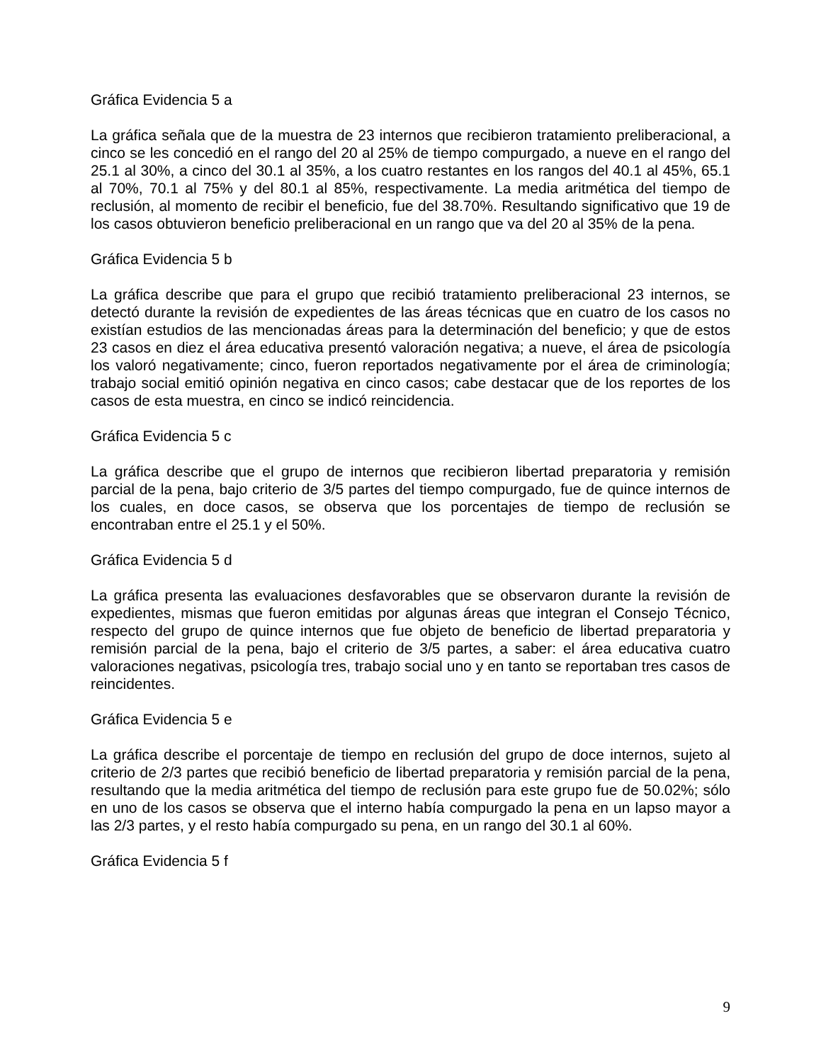Gráfica Evidencia 5 a
La gráfica señala que de la muestra de 23 internos que recibieron tratamiento preliberacional, a cinco se les concedió en el rango del 20 al 25% de tiempo compurgado, a nueve en el rango del 25.1 al 30%, a cinco del 30.1 al 35%, a los cuatro restantes en los rangos del 40.1 al 45%, 65.1 al 70%, 70.1 al 75% y del 80.1 al 85%, respectivamente. La media aritmética del tiempo de reclusión, al momento de recibir el beneficio, fue del 38.70%. Resultando significativo que 19 de los casos obtuvieron beneficio preliberacional en un rango que va del 20 al 35% de la pena.
Gráfica Evidencia 5 b
La gráfica describe que para el grupo que recibió tratamiento preliberacional 23 internos, se detectó durante la revisión de expedientes de las áreas técnicas que en cuatro de los casos no existían estudios de las mencionadas áreas para la determinación del beneficio; y que de estos 23 casos en diez el área educativa presentó valoración negativa; a nueve, el área de psicología los valoró negativamente; cinco, fueron reportados negativamente por el área de criminología; trabajo social emitió opinión negativa en cinco casos; cabe destacar que de los reportes de los casos de esta muestra, en cinco se indicó reincidencia.
Gráfica Evidencia 5 c
La gráfica describe que el grupo de internos que recibieron libertad preparatoria y remisión parcial de la pena, bajo criterio de 3/5 partes del tiempo compurgado, fue de quince internos de los cuales, en doce casos, se observa que los porcentajes de tiempo de reclusión se encontraban entre el 25.1 y el 50%.
Gráfica Evidencia 5 d
La gráfica presenta las evaluaciones desfavorables que se observaron durante la revisión de expedientes, mismas que fueron emitidas por algunas áreas que integran el Consejo Técnico, respecto del grupo de quince internos que fue objeto de beneficio de libertad preparatoria y remisión parcial de la pena, bajo el criterio de 3/5 partes, a saber: el área educativa cuatro valoraciones negativas, psicología tres, trabajo social uno y en tanto se reportaban tres casos de reincidentes.
Gráfica Evidencia 5 e
La gráfica describe el porcentaje de tiempo en reclusión del grupo de doce internos, sujeto al criterio de 2/3 partes que recibió beneficio de libertad preparatoria y remisión parcial de la pena, resultando que la media aritmética del tiempo de reclusión para este grupo fue de 50.02%; sólo en uno de los casos se observa que el interno había compurgado la pena en un lapso mayor a las 2/3 partes, y el resto había compurgado su pena, en un rango del 30.1 al 60%.
Gráfica Evidencia 5 f
9